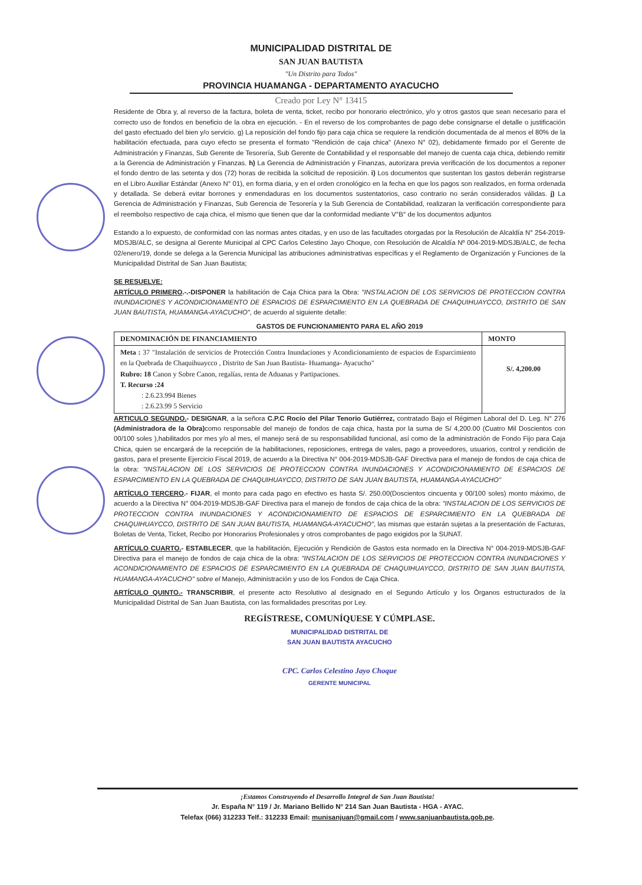MUNICIPALIDAD DISTRITAL DE
SAN JUAN BAUTISTA
"Un Distrito para Todos"
PROVINCIA HUAMANGA - DEPARTAMENTO AYACUCHO
Creado por Ley N° 13415
Residente de Obra y, al reverso de la factura, boleta de venta, ticket, recibo por honorario electrónico, y/o y otros gastos que sean necesario para el correcto uso de fondos en beneficio de la obra en ejecución. - En el reverso de los comprobantes de pago debe consignarse el detalle o justificación del gasto efectuado del bien y/o servicio. g) La reposición del fondo fijo para caja chica se requiere la rendición documentada de al menos el 80% de la habilitación efectuada, para cuyo efecto se presenta el formato "Rendición de caja chica" (Anexo N° 02), debidamente firmado por el Gerente de Administración y Finanzas, Sub Gerente de Tesorería, Sub Gerente de Contabilidad y el responsable del manejo de cuenta caja chica, debiendo remitir a la Gerencia de Administración y Finanzas. h) La Gerencia de Administración y Finanzas, autorizara previa verificación de los documentos a reponer el fondo dentro de las setenta y dos (72) horas de recibida la solicitud de reposición. i) Los documentos que sustentan los gastos deberán registrarse en el Libro Auxiliar Estándar (Anexo N° 01), en forma diaria, y en el orden cronológico en la fecha en que los pagos son realizados, en forma ordenada y detallada. Se deberá evitar borrones y enmendaduras en los documentos sustentatorios, caso contrario no serán considerados válidas. j) La Gerencia de Administración y Finanzas, Sub Gerencia de Tesorería y la Sub Gerencia de Contabilidad, realizaran la verificación correspondiente para el reembolso respectivo de caja chica, el mismo que tienen que dar la conformidad mediante V°B° de los documentos adjuntos
Estando a lo expuesto, de conformidad con las normas antes citadas, y en uso de las facultades otorgadas por la Resolución de Alcaldía N° 254-2019-MDSJB/ALC, se designa al Gerente Municipal al CPC Carlos Celestino Jayo Choque, con Resolución de Alcaldía Nº 004-2019-MDSJB/ALC, de fecha 02/enero/19, donde se delega a la Gerencia Municipal las atribuciones administrativas específicas y el Reglamento de Organización y Funciones de la Municipalidad Distrital de San Juan Bautista;
SE RESUELVE:
ARTÍCULO PRIMERO.-.-DISPONER la habilitación de Caja Chica para la Obra: "INSTALACION DE LOS SERVICIOS DE PROTECCION CONTRA INUNDACIONES Y ACONDICIONAMIENTO DE ESPACIOS DE ESPARCIMIENTO EN LA QUEBRADA DE CHAQUIHUAYCCO, DISTRITO DE SAN JUAN BAUTISTA, HUAMANGA-AYACUCHO", de acuerdo al siguiente detalle:
GASTOS DE FUNCIONAMIENTO PARA EL AÑO 2019
| DENOMINACIÓN DE FINANCIAMIENTO | MONTO |
| --- | --- |
| Meta : 37 "Instalación de servicios de Protección Contra Inundaciones y Acondicionamiento de espacios de Esparcimiento en la Quebrada de Chaquihuaycco , Distrito de San Juan Bautista- Huamanga- Ayacucho" Rubro: 18 Canon y Sobre Canon, regalías, renta de Aduanas y Partipaciones. T. Recurso :24 : 2.6.23.994 Bienes : 2.6.23.99 5 Servicio | S/. 4,200.00 |
ARTICULO SEGUNDO.- DESIGNAR, a la señora C.P.C Rocío del Pilar Tenorio Gutiérrez, contratado Bajo el Régimen Laboral del D. Leg. N° 276 (Administradora de la Obra) como responsable del manejo de fondos de caja chica, hasta por la suma de S/ 4,200.00 (Cuatro Mil Doscientos con 00/100 soles ),habilitados por mes y/o al mes, el manejo será de su responsabilidad funcional, así como de la administración de Fondo Fijo para Caja Chica, quien se encargará de la recepción de la habilitaciones, reposiciones, entrega de vales, pago a proveedores, usuarios, control y rendición de gastos, para el presente Ejercicio Fiscal 2019, de acuerdo a la Directiva N° 004-2019-MDSJB-GAF Directiva para el manejo de fondos de caja chica de la obra: "INSTALACION DE LOS SERVICIOS DE PROTECCION CONTRA INUNDACIONES Y ACONDICIONAMIENTO DE ESPACIOS DE ESPARCIMIENTO EN LA QUEBRADA DE CHAQUIHUAYCCO, DISTRITO DE SAN JUAN BAUTISTA, HUAMANGA-AYACUCHO"
ARTÍCULO TERCERO.- FIJAR, el monto para cada pago en efectivo es hasta S/. 250.00(Doscientos cincuenta y 00/100 soles) monto máximo, de acuerdo a la Directiva N° 004-2019-MDSJB-GAF Directiva para el manejo de fondos de caja chica de la obra: "INSTALACION DE LOS SERVICIOS DE PROTECCION CONTRA INUNDACIONES Y ACONDICIONAMIENTO DE ESPACIOS DE ESPARCIMIENTO EN LA QUEBRADA DE CHAQUIHUAYCCO, DISTRITO DE SAN JUAN BAUTISTA, HUAMANGA-AYACUCHO", las mismas que estarán sujetas a la presentación de Facturas, Boletas de Venta, Ticket, Recibo por Honorarios Profesionales y otros comprobantes de pago exigidos por la SUNAT.
ARTÍCULO CUARTO.- ESTABLECER, que la habilitación, Ejecución y Rendición de Gastos esta normado en la Directiva N° 004-2019-MDSJB-GAF Directiva para el manejo de fondos de caja chica de la obra: "INSTALACION DE LOS SERVICIOS DE PROTECCION CONTRA INUNDACIONES Y ACONDICIONAMIENTO DE ESPACIOS DE ESPARCIMIENTO EN LA QUEBRADA DE CHAQUIHUAYCCO, DISTRITO DE SAN JUAN BAUTISTA, HUAMANGA-AYACUCHO" sobre el Manejo, Administración y uso de los Fondos de Caja Chica.
ARTÍCULO QUINTO.- TRANSCRIBIR, el presente acto Resolutivo al designado en el Segundo Artículo y los Órganos estructurados de la Municipalidad Distrital de San Juan Bautista, con las formalidades prescritas por Ley.
REGÍSTRESE, COMUNÍQUESE Y CÚMPLASE.
MUNICIPALIDAD DISTRITAL DE
SAN JUAN BAUTISTA AYACUCHO
CPC. Carlos Celestino Jayo Choque
GERENTE MUNICIPAL
¡Estamos Construyendo el Desarrollo Integral de San Juan Bautista!
Jr. España N° 119 / Jr. Mariano Bellido N° 214 San Juan Bautista - HGA - AYAC.
Telefax (066) 312233 Telf.: 312233 Email: munisanjuan@gmail.com / www.sanjuanbautista.gob.pe.